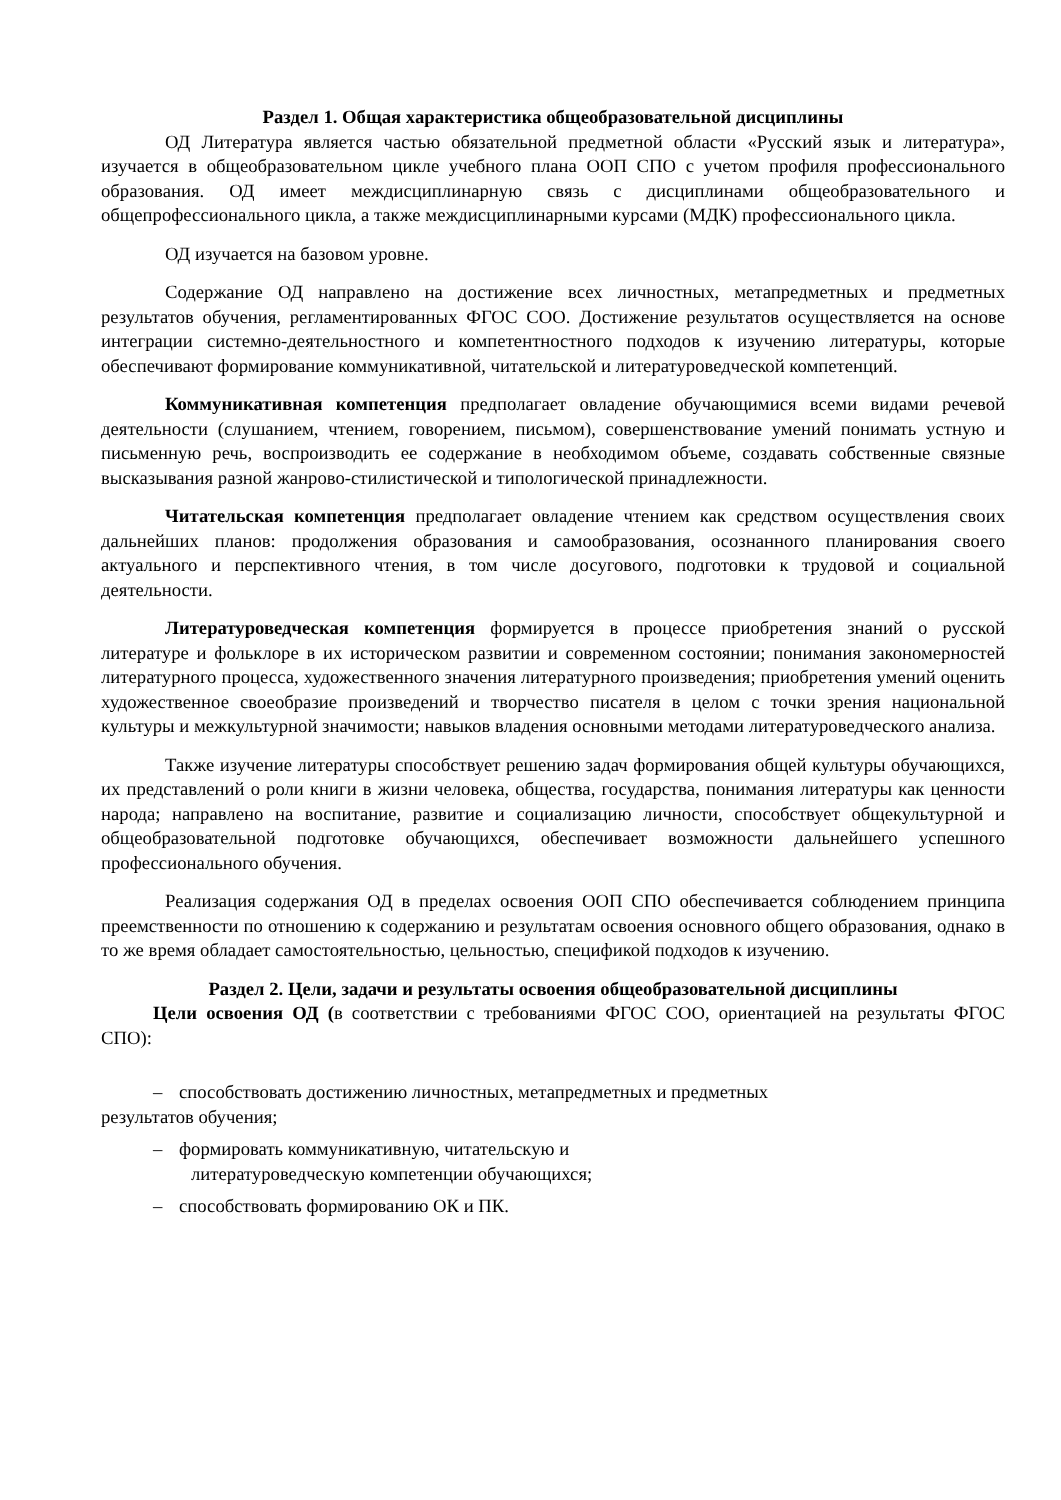Раздел 1. Общая характеристика общеобразовательной дисциплины
ОД Литература является частью обязательной предметной области «Русский язык и литература», изучается в общеобразовательном цикле учебного плана ООП СПО с учетом профиля профессионального образования. ОД имеет междисциплинарную связь с дисциплинами общеобразовательного и общепрофессионального цикла, а также междисциплинарными курсами (МДК) профессионального цикла.
ОД изучается на базовом уровне.
Содержание ОД направлено на достижение всех личностных, метапредметных и предметных результатов обучения, регламентированных ФГОС СОО. Достижение результатов осуществляется на основе интеграции системно-деятельностного и компетентностного подходов к изучению литературы, которые обеспечивают формирование коммуникативной, читательской и литературоведческой компетенций.
Коммуникативная компетенция предполагает овладение обучающимися всеми видами речевой деятельности (слушанием, чтением, говорением, письмом), совершенствование умений понимать устную и письменную речь, воспроизводить ее содержание в необходимом объеме, создавать собственные связные высказывания разной жанрово-стилистической и типологической принадлежности.
Читательская компетенция предполагает овладение чтением как средством осуществления своих дальнейших планов: продолжения образования и самообразования, осознанного планирования своего актуального и перспективного чтения, в том числе досугового, подготовки к трудовой и социальной деятельности.
Литературоведческая компетенция формируется в процессе приобретения знаний о русской литературе и фольклоре в их историческом развитии и современном состоянии; понимания закономерностей литературного процесса, художественного значения литературного произведения; приобретения умений оценить художественное своеобразие произведений и творчество писателя в целом с точки зрения национальной культуры и межкультурной значимости; навыков владения основными методами литературоведческого анализа.
Также изучение литературы способствует решению задач формирования общей культуры обучающихся, их представлений о роли книги в жизни человека, общества, государства, понимания литературы как ценности народа; направлено на воспитание, развитие и социализацию личности, способствует общекультурной и общеобразовательной подготовке обучающихся, обеспечивает возможности дальнейшего успешного профессионального обучения.
Реализация содержания ОД в пределах освоения ООП СПО обеспечивается соблюдением принципа преемственности по отношению к содержанию и результатам освоения основного общего образования, однако в то же время обладает самостоятельностью, цельностью, спецификой подходов к изучению.
Раздел 2. Цели, задачи и результаты освоения общеобразовательной дисциплины
Цели освоения ОД (в соответствии с требованиями ФГОС СОО, ориентацией на результаты ФГОС СПО):
– способствовать достижению личностных, метапредметных и предметных
результатов обучения;
– формировать коммуникативную, читательскую и
литературоведческую компетенции обучающихся;
– способствовать формированию ОК и ПК.